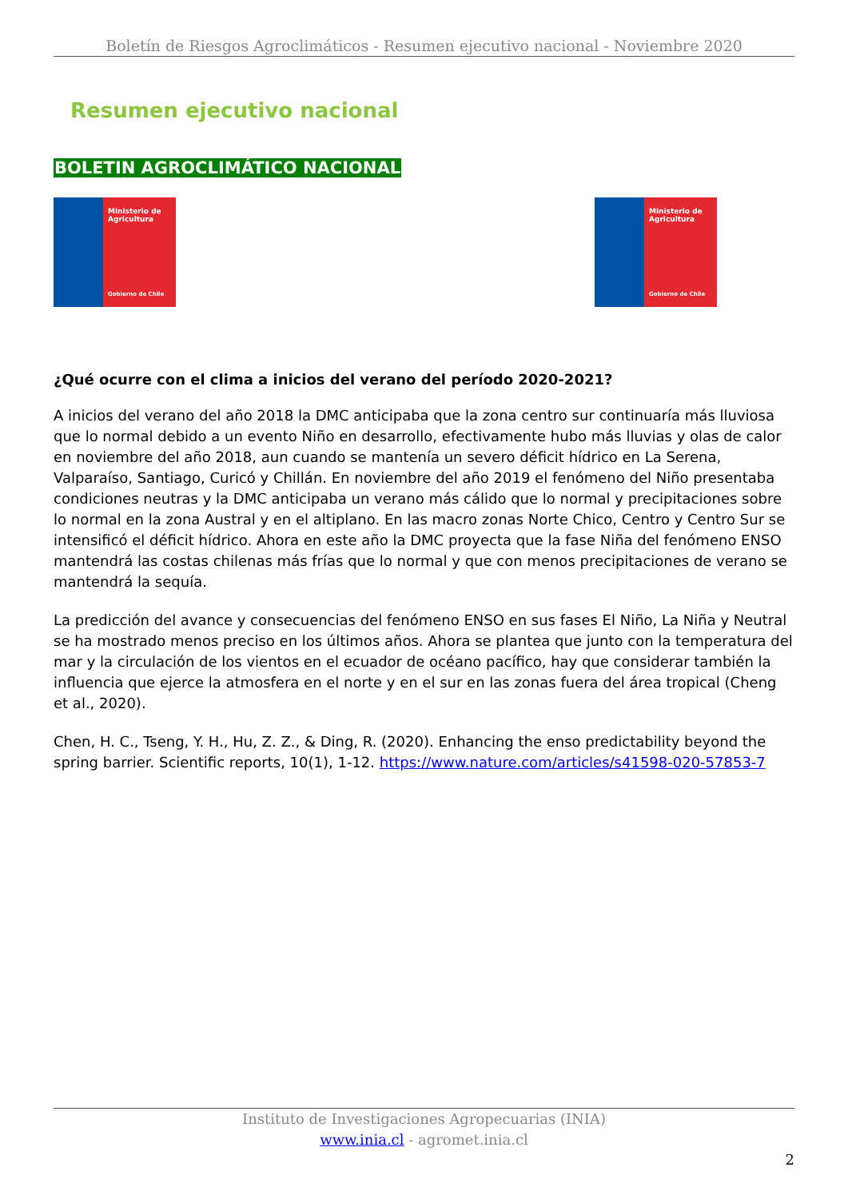Boletín de Riesgos Agroclimáticos - Resumen ejecutivo nacional - Noviembre 2020
Resumen ejecutivo nacional
BOLETIN AGROCLIMÁTICO NACIONAL
Ministerio de Agricultura
Gobierno de Chile
Ministerio de Agricultura
Gobierno de Chile
¿Qué ocurre con el clima a inicios del verano del período 2020-2021?
A inicios del verano del año 2018 la DMC anticipaba que la zona centro sur continuaría más lluviosa que lo normal debido a un evento Niño en desarrollo, efectivamente hubo más lluvias y olas de calor en noviembre del año 2018, aun cuando se mantenía un severo déficit hídrico en La Serena, Valparaíso, Santiago, Curicó y Chillán. En noviembre del año 2019 el fenómeno del Niño presentaba condiciones neutras y la DMC anticipaba un verano más cálido que lo normal y precipitaciones sobre lo normal en la zona Austral y en el altiplano. En las macro zonas Norte Chico, Centro y Centro Sur se intensificó el déficit hídrico. Ahora en este año la DMC proyecta que la fase Niña del fenómeno ENSO mantendrá las costas chilenas más frías que lo normal y que con menos precipitaciones de verano se mantendrá la sequía.
La predicción del avance y consecuencias del fenómeno ENSO en sus fases El Niño, La Niña y Neutral se ha mostrado menos preciso en los últimos años. Ahora se plantea que junto con la temperatura del mar y la circulación de los vientos en el ecuador de océano pacífico, hay que considerar también la influencia que ejerce la atmosfera en el norte y en el sur en las zonas fuera del área tropical (Cheng et al., 2020).
Chen, H. C., Tseng, Y. H., Hu, Z. Z., & Ding, R. (2020). Enhancing the enso predictability beyond the spring barrier. Scientific reports, 10(1), 1-12. https://www.nature.com/articles/s41598-020-57853-7
Instituto de Investigaciones Agropecuarias (INIA)
www.inia.cl - agromet.inia.cl
2